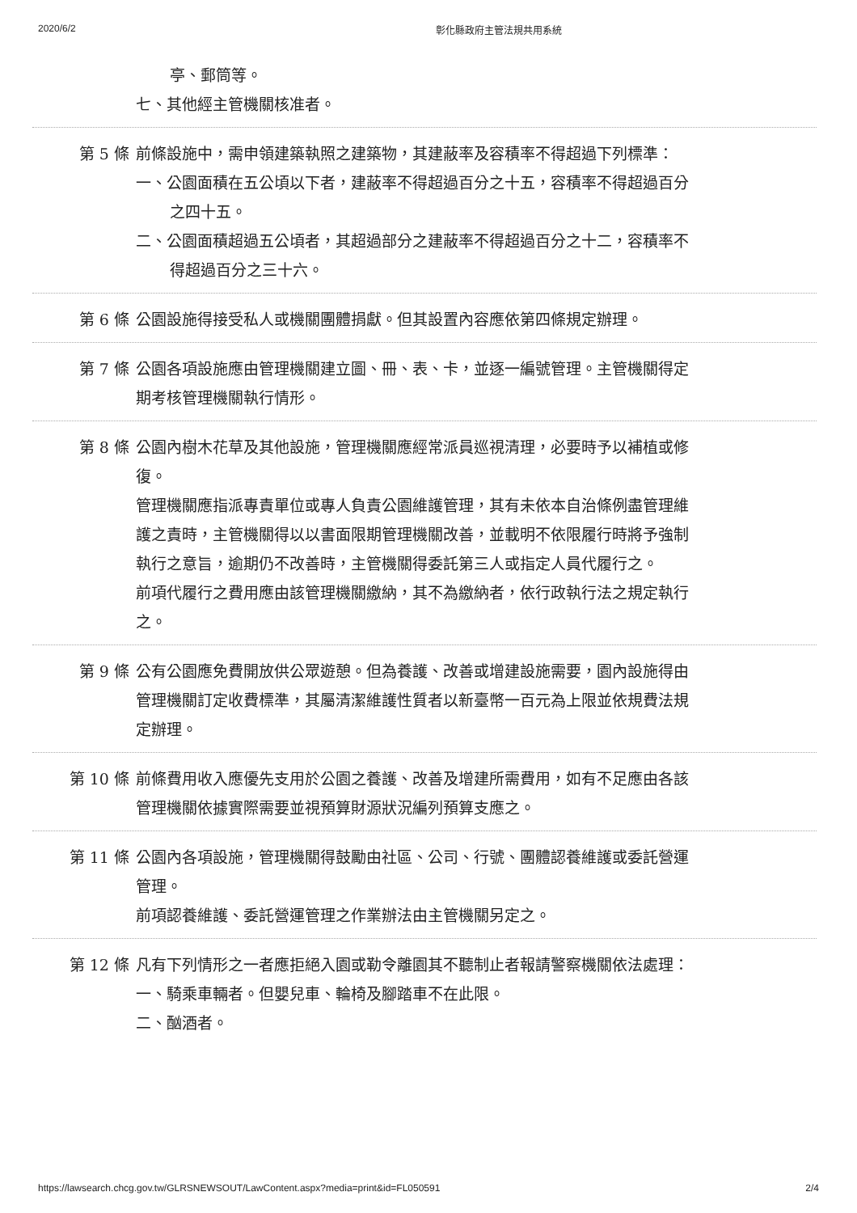2020/6/2 彰化縣政府主管法規共用系統
亭、郵筒等。
七、其他經主管機關核准者。
第 5 條 前條設施中，需申領建築執照之建築物，其建蔽率及容積率不得超過下列標準：
一、公園面積在五公頃以下者，建蔽率不得超過百分之十五，容積率不得超過百分之四十五。
二、公園面積超過五公頃者，其超過部分之建蔽率不得超過百分之十二，容積率不得超過百分之三十六。
第 6 條 公園設施得接受私人或機關團體捐獻。但其設置內容應依第四條規定辦理。
第 7 條 公園各項設施應由管理機關建立圖、冊、表、卡，並逐一編號管理。主管機關得定期考核管理機關執行情形。
第 8 條 公園內樹木花草及其他設施，管理機關應經常派員巡視清理，必要時予以補植或修復。
管理機關應指派專責單位或專人負責公園維護管理，其有未依本自治條例盡管理維護之責時，主管機關得以以書面限期管理機關改善，並載明不依限履行時將予強制執行之意旨，逾期仍不改善時，主管機關得委託第三人或指定人員代履行之。
前項代履行之費用應由該管理機關繳納，其不為繳納者，依行政執行法之規定執行之。
第 9 條 公有公園應免費開放供公眾遊憩。但為養護、改善或增建設施需要，園內設施得由管理機關訂定收費標準，其屬清潔維護性質者以新臺幣一百元為上限並依規費法規定辦理。
第 10 條 前條費用收入應優先支用於公園之養護、改善及增建所需費用，如有不足應由各該管理機關依據實際需要並視預算財源狀況編列預算支應之。
第 11 條 公園內各項設施，管理機關得鼓勵由社區、公司、行號、團體認養維護或委託營運管理。
前項認養維護、委託營運管理之作業辦法由主管機關另定之。
第 12 條 凡有下列情形之一者應拒絕入園或勒令離園其不聽制止者報請警察機關依法處理：
一、騎乘車輛者。但嬰兒車、輪椅及腳踏車不在此限。
二、酗酒者。
https://lawsearch.chcg.gov.tw/GLRSNEWSOUT/LawContent.aspx?media=print&id=FL050591 2/4